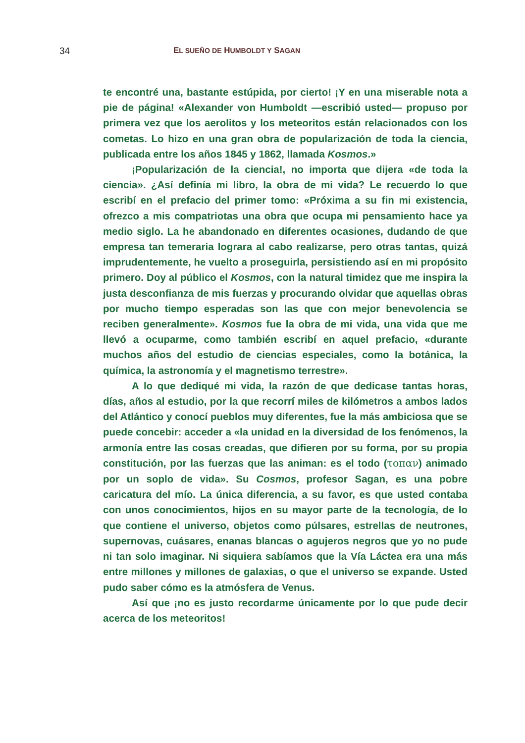34 EL SUEÑO DE HUMBOLDT Y SAGAN
te encontré una, bastante estúpida, por cierto! ¡Y en una miserable nota a pie de página! «Alexander von Humboldt —escribió usted— propuso por primera vez que los aerolitos y los meteoritos están relacionados con los cometas. Lo hizo en una gran obra de popularización de toda la ciencia, publicada entre los años 1845 y 1862, llamada Kosmos.»
¡Popularización de la ciencia!, no importa que dijera «de toda la ciencia». ¿Así definía mi libro, la obra de mi vida? Le recuerdo lo que escribí en el prefacio del primer tomo: «Próxima a su fin mi existencia, ofrezco a mis compatriotas una obra que ocupa mi pensamiento hace ya medio siglo. La he abandonado en diferentes ocasiones, dudando de que empresa tan temeraria lograra al cabo realizarse, pero otras tantas, quizá imprudentemente, he vuelto a proseguirla, persistiendo así en mi propósito primero. Doy al público el Kosmos, con la natural timidez que me inspira la justa desconfianza de mis fuerzas y procurando olvidar que aquellas obras por mucho tiempo esperadas son las que con mejor benevolencia se reciben generalmente». Kosmos fue la obra de mi vida, una vida que me llevó a ocuparme, como también escribí en aquel prefacio, «durante muchos años del estudio de ciencias especiales, como la botánica, la química, la astronomía y el magnetismo terrestre».
A lo que dediqué mi vida, la razón de que dedicase tantas horas, días, años al estudio, por la que recorrí miles de kilómetros a ambos lados del Atlántico y conocí pueblos muy diferentes, fue la más ambiciosa que se puede concebir: acceder a «la unidad en la diversidad de los fenómenos, la armonía entre las cosas creadas, que difieren por su forma, por su propia constitución, por las fuerzas que las animan: es el todo (τοπαν) animado por un soplo de vida». Su Cosmos, profesor Sagan, es una pobre caricatura del mío. La única diferencia, a su favor, es que usted contaba con unos conocimientos, hijos en su mayor parte de la tecnología, de lo que contiene el universo, objetos como púlsares, estrellas de neutrones, supernovas, cuásares, enanas blancas o agujeros negros que yo no pude ni tan solo imaginar. Ni siquiera sabíamos que la Vía Láctea era una más entre millones y millones de galaxias, o que el universo se expande. Usted pudo saber cómo es la atmósfera de Venus.
Así que ¡no es justo recordarme únicamente por lo que pude decir acerca de los meteoritos!